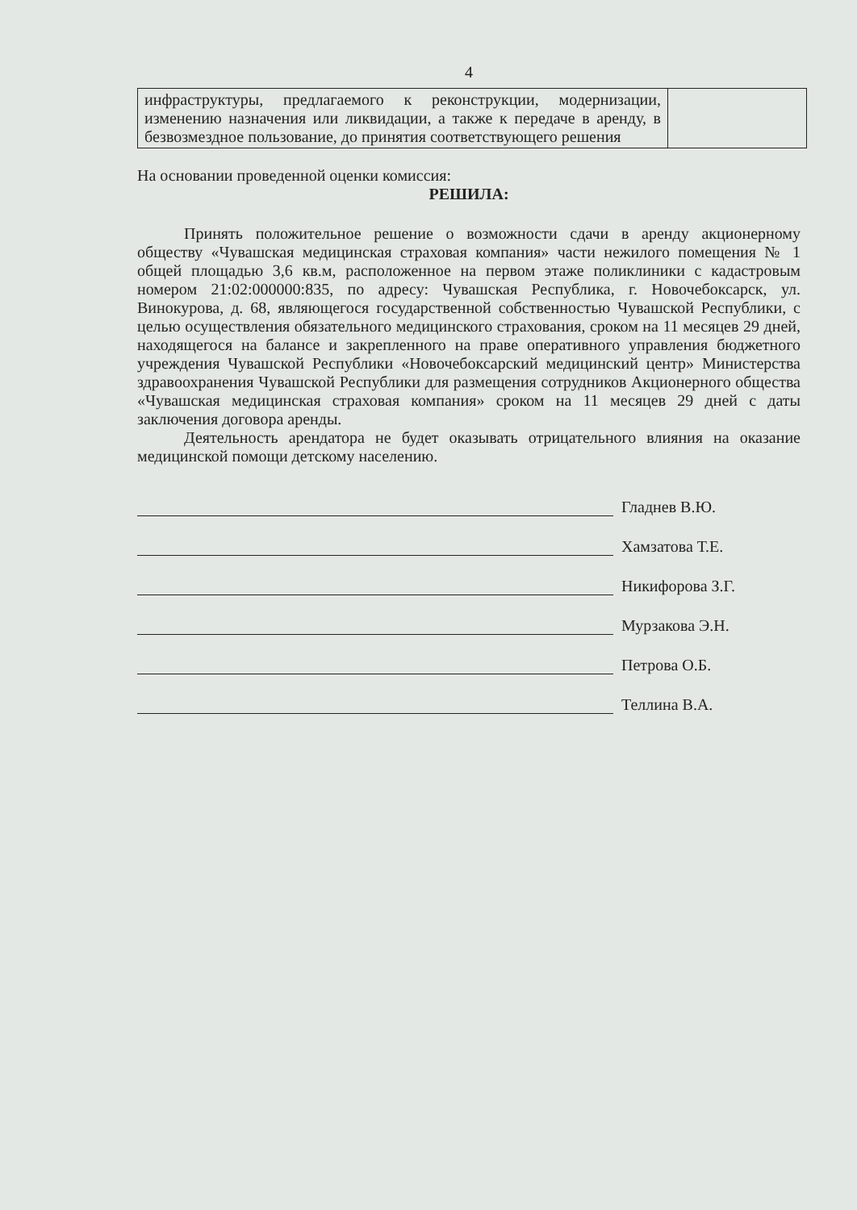4
| инфраструктуры, предлагаемого к реконструкции, модернизации, изменению назначения или ликвидации, а также к передаче в аренду, в безвозмездное пользование, до принятия соответствующего решения | |
На основании проведенной оценки комиссия:
РЕШИЛА:
Принять положительное решение о возможности сдачи в аренду акционерному обществу «Чувашская медицинская страховая компания» части нежилого помещения № 1 общей площадью 3,6 кв.м, расположенное на первом этаже поликлиники с кадастровым номером 21:02:000000:835, по адресу: Чувашская Республика, г. Новочебоксарск, ул. Винокурова, д. 68, являющегося государственной собственностью Чувашской Республики, с целью осуществления обязательного медицинского страхования, сроком на 11 месяцев 29 дней, находящегося на балансе и закрепленного на праве оперативного управления бюджетного учреждения Чувашской Республики «Новочебоксарский медицинский центр» Министерства здравоохранения Чувашской Республики для размещения сотрудников Акционерного общества «Чувашская медицинская страховая компания» сроком на 11 месяцев 29 дней с даты заключения договора аренды.
Деятельность арендатора не будет оказывать отрицательного влияния на оказание медицинской помощи детскому населению.
Гладнев В.Ю.
Хамзатова Т.Е.
Никифорова З.Г.
Мурзакова Э.Н.
Петрова О.Б.
Теллина В.А.